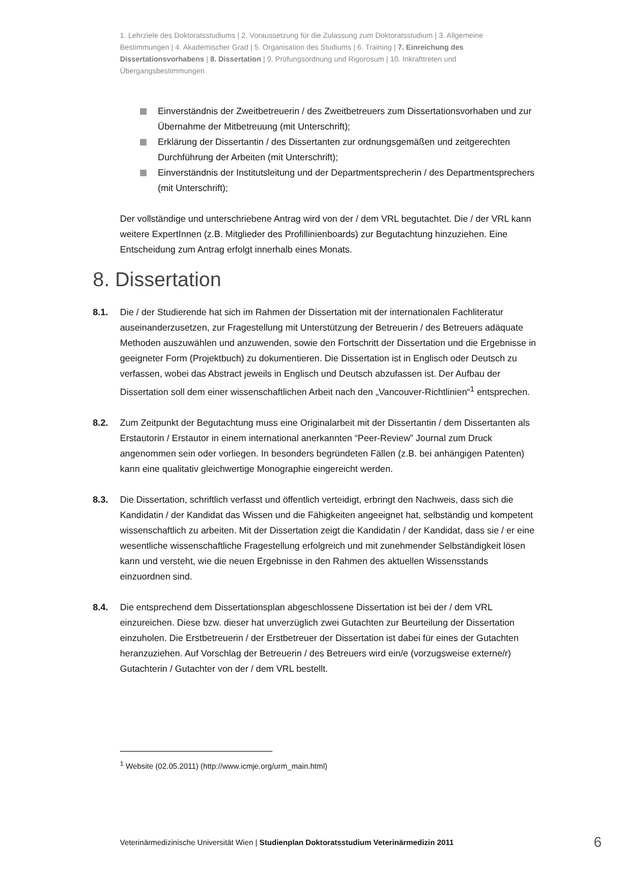1. Lehrziele des Doktoratsstudiums | 2. Voraussetzung für die Zulassung zum Doktoratsstudium | 3. Allgemeine Bestimmungen | 4. Akademischer Grad | 5. Organisation des Studiums | 6. Training | 7. Einreichung des Dissertationsvorhabens | 8. Dissertation | 9. Prüfungsordnung und Rigorosum | 10. Inkrafttreten und Übergangsbestimmungen
Einverständnis der Zweitbetreuerin / des Zweitbetreuers zum Dissertationsvorhaben und zur Übernahme der Mitbetreuung (mit Unterschrift);
Erklärung der Dissertantin / des Dissertanten zur ordnungsgemäßen und zeitgerechten Durchführung der Arbeiten (mit Unterschrift);
Einverständnis der Institutsleitung und der Departmentsprecherin / des Departmentsprechers (mit Unterschrift);
Der vollständige und unterschriebene Antrag wird von der / dem VRL begutachtet. Die / der VRL kann weitere ExpertInnen (z.B. Mitglieder des Profillinienboards) zur Begutachtung hinzuziehen. Eine Entscheidung zum Antrag erfolgt innerhalb eines Monats.
8. Dissertation
8.1. Die / der Studierende hat sich im Rahmen der Dissertation mit der internationalen Fachliteratur auseinanderzusetzen, zur Fragestellung mit Unterstützung der Betreuerin / des Betreuers adäquate Methoden auszuwählen und anzuwenden, sowie den Fortschritt der Dissertation und die Ergebnisse in geeigneter Form (Projektbuch) zu dokumentieren. Die Dissertation ist in Englisch oder Deutsch zu verfassen, wobei das Abstract jeweils in Englisch und Deutsch abzufassen ist. Der Aufbau der Dissertation soll dem einer wissenschaftlichen Arbeit nach den „Vancouver-Richtlinien“<sup>1</sup> entsprechen.
8.2. Zum Zeitpunkt der Begutachtung muss eine Originalarbeit mit der Dissertantin / dem Dissertanten als Erstautorin / Erstautor in einem international anerkannten “Peer-Review” Journal zum Druck angenommen sein oder vorliegen. In besonders begründeten Fällen (z.B. bei anhängigen Patenten) kann eine qualitativ gleichwertige Monographie eingereicht werden.
8.3. Die Dissertation, schriftlich verfasst und öffentlich verteidigt, erbringt den Nachweis, dass sich die Kandidatin / der Kandidat das Wissen und die Fähigkeiten angeeignet hat, selbständig und kompetent wissenschaftlich zu arbeiten. Mit der Dissertation zeigt die Kandidatin / der Kandidat, dass sie / er eine wesentliche wissenschaftliche Fragestellung erfolgreich und mit zunehmender Selbständigkeit lösen kann und versteht, wie die neuen Ergebnisse in den Rahmen des aktuellen Wissensstands einzuordnen sind.
8.4. Die entsprechend dem Dissertationsplan abgeschlossene Dissertation ist bei der / dem VRL einzureichen. Diese bzw. dieser hat unverzüglich zwei Gutachten zur Beurteilung der Dissertation einzuholen. Die Erstbetreuerin / der Erstbetreuer der Dissertation ist dabei für eines der Gutachten heranzuziehen. Auf Vorschlag der Betreuerin / des Betreuers wird ein/e (vorzugsweise externe/r) Gutachterin / Gutachter von der / dem VRL bestellt.
<sup>1</sup> Website (02.05.2011) (http://www.icmje.org/urm_main.html)
Veterinärmedizinische Universität Wien | Studienplan Doktoratsstudium Veterinärmedizin 2011 6